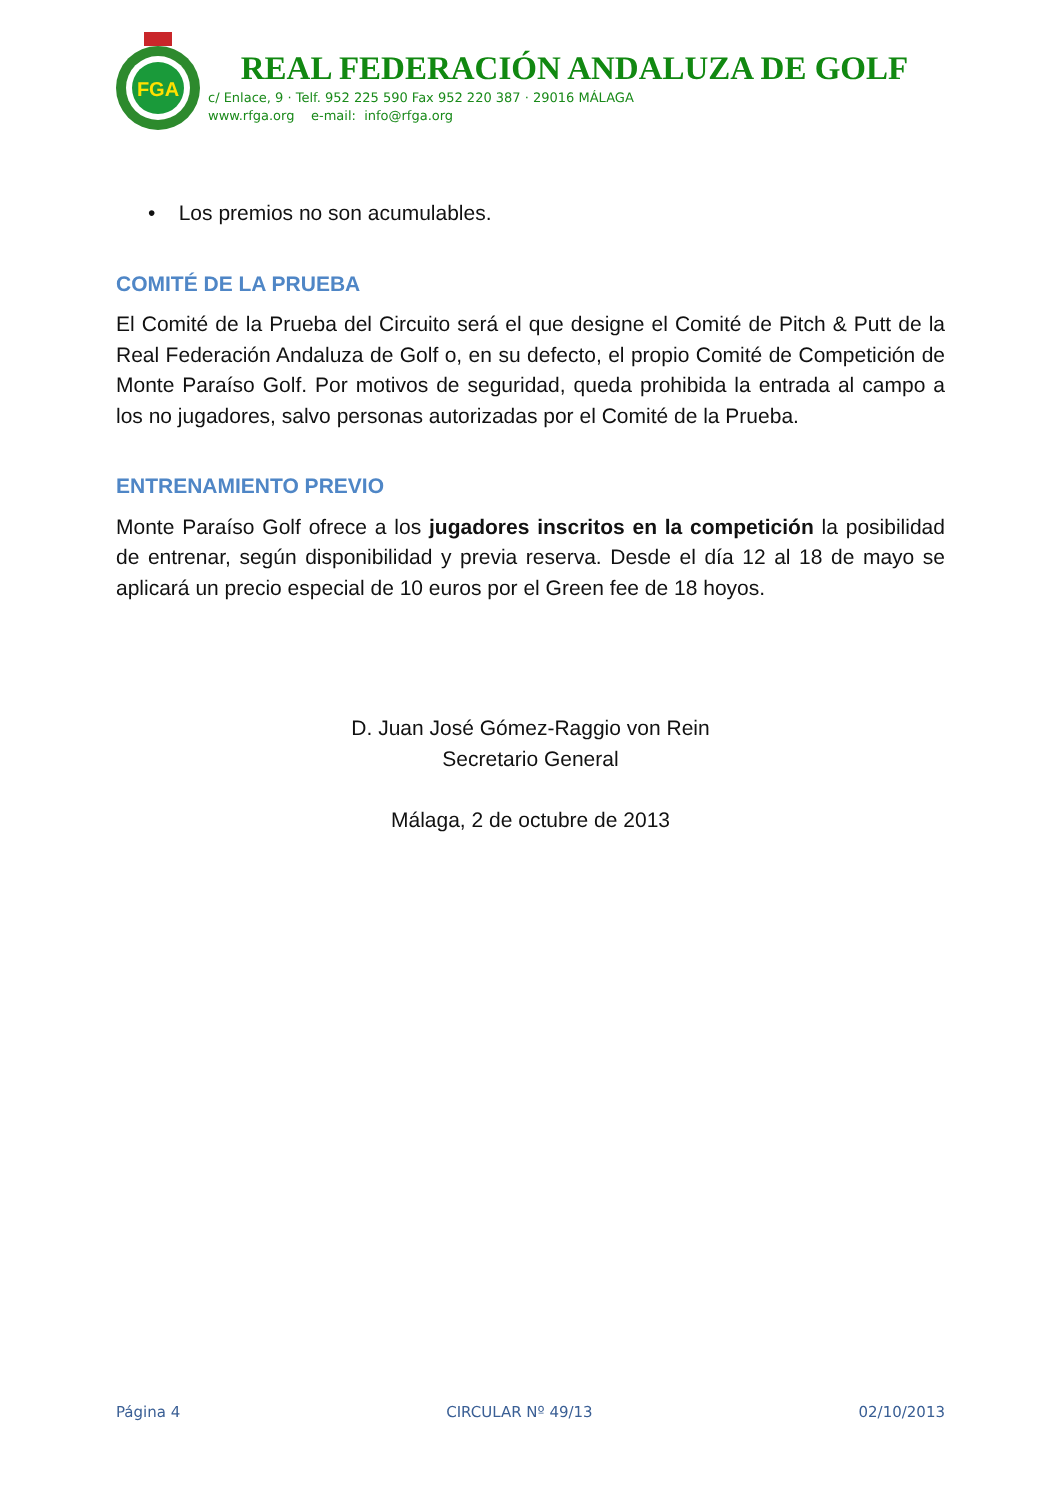FGA
REAL FEDERACIÓN ANDALUZA DE GOLF
c/ Enlace, 9 · Telf. 952 225 590 Fax 952 220 387 · 29016 MÁLAGA
www.rfga.org e-mail: info@rfga.org
• Los premios no son acumulables.
COMITÉ DE LA PRUEBA
El Comité de la Prueba del Circuito será el que designe el Comité de Pitch & Putt de la Real Federación Andaluza de Golf o, en su defecto, el propio Comité de Competición de Monte Paraíso Golf. Por motivos de seguridad, queda prohibida la entrada al campo a los no jugadores, salvo personas autorizadas por el Comité de la Prueba.
ENTRENAMIENTO PREVIO
Monte Paraíso Golf ofrece a los jugadores inscritos en la competición la posibilidad de entrenar, según disponibilidad y previa reserva. Desde el día 12 al 18 de mayo se aplicará un precio especial de 10 euros por el Green fee de 18 hoyos.
D. Juan José Gómez-Raggio von Rein
Secretario General
Málaga, 2 de octubre de 2013
Página 4 CIRCULAR Nº 49/13 02/10/2013